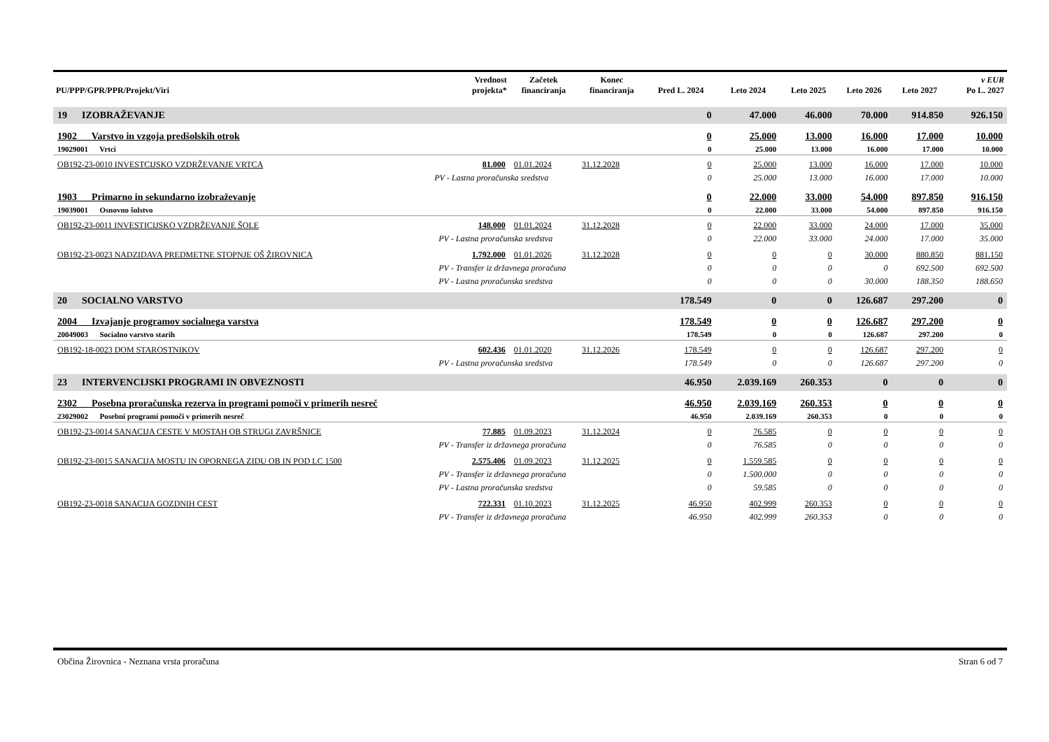| PU/PPP/GPR/PPR/Projekt/Viri | | Vrednost projekta* | Začetek financiranja | Konec financiranja | Pred L. 2024 | Leto 2024 | Leto 2025 | Leto 2026 | Leto 2027 | v EUR Po L. 2027 |
| --- | --- | --- | --- | --- | --- | --- | --- | --- | --- | --- |
| 19 IZOBRAŽEVANJE | | | | | 0 | 47.000 | 46.000 | 70.000 | 914.850 | 926.150 |
| 1902 Varstvo in vzgoja predšolskih otrok | | | | | 0 | 25.000 | 13.000 | 16.000 | 17.000 | 10.000 |
| 19029001 Vrtci | | | | | 0 | 25.000 | 13.000 | 16.000 | 17.000 | 10.000 |
| OB192-23-0010 INVESTCIJSKO VZDRŽEVANJE VRTCA | | 81.000 | 01.01.2024 | 31.12.2028 | 0 | 25.000 | 13.000 | 16.000 | 17.000 | 10.000 |
| | PV - Lastna proračunska sredstva | | | | 0 | 25.000 | 13.000 | 16.000 | 17.000 | 10.000 |
| 1903 Primarno in sekundarno izobraževanje | | | | | 0 | 22.000 | 33.000 | 54.000 | 897.850 | 916.150 |
| 19039001 Osnovno šolstvo | | | | | 0 | 22.000 | 33.000 | 54.000 | 897.850 | 916.150 |
| OB192-23-0011 INVESTICIJSKO VZDRŽEVANJE ŠOLE | | 148.000 | 01.01.2024 | 31.12.2028 | 0 | 22.000 | 33.000 | 24.000 | 17.000 | 35.000 |
| | PV - Lastna proračunska sredstva | | | | 0 | 22.000 | 33.000 | 24.000 | 17.000 | 35.000 |
| OB192-23-0023 NADZIDAVA PREDMETNE STOPNJE OŠ ŽIROVNICA | | 1.792.000 | 01.01.2026 | 31.12.2028 | 0 | 0 | 0 | 30.000 | 880.850 | 881.150 |
| | PV - Transfer iz državnega proračuna | | | | 0 | 0 | 0 | 0 | 692.500 | 692.500 |
| | PV - Lastna proračunska sredstva | | | | 0 | 0 | 0 | 30.000 | 188.350 | 188.650 |
| 20 SOCIALNO VARSTVO | | | | | 178.549 | 0 | 0 | 126.687 | 297.200 | 0 |
| 2004 Izvajanje programov socialnega varstva | | | | | 178.549 | 0 | 0 | 126.687 | 297.200 | 0 |
| 20049003 Socialno varstvo starih | | | | | 178.549 | 0 | 0 | 126.687 | 297.200 | 0 |
| OB192-18-0023 DOM STAROSTNIKOV | | 602.436 | 01.01.2020 | 31.12.2026 | 178.549 | 0 | 0 | 126.687 | 297.200 | 0 |
| | PV - Lastna proračunska sredstva | | | | 178.549 | 0 | 0 | 126.687 | 297.200 | 0 |
| 23 INTERVENCIJSKI PROGRAMI IN OBVEZNOSTI | | | | | 46.950 | 2.039.169 | 260.353 | 0 | 0 | 0 |
| 2302 Posebna proračunska rezerva in programi pomoči v primerih nesreč | | | | | 46.950 | 2.039.169 | 260.353 | 0 | 0 | 0 |
| 23029002 Posebni programi pomoči v primerih nesreč | | | | | 46.950 | 2.039.169 | 260.353 | 0 | 0 | 0 |
| OB192-23-0014 SANACIJA CESTE V MOSTAH OB STRUGI ZAVRŠNICE | | 77.885 | 01.09.2023 | 31.12.2024 | 0 | 76.585 | 0 | 0 | 0 | 0 |
| | PV - Transfer iz državnega proračuna | | | | 0 | 76.585 | 0 | 0 | 0 | 0 |
| OB192-23-0015 SANACIJA MOSTU IN OPORNEGA ZIDU OB IN POD LC 1500 | | 2.575.406 | 01.09.2023 | 31.12.2025 | 0 | 1.559.585 | 0 | 0 | 0 | 0 |
| | PV - Transfer iz državnega proračuna | | | | 0 | 1.500.000 | 0 | 0 | 0 | 0 |
| | PV - Lastna proračunska sredstva | | | | 0 | 59.585 | 0 | 0 | 0 | 0 |
| OB192-23-0018 SANACIJA GOZDNIH CEST | | 722.331 | 01.10.2023 | 31.12.2025 | 46.950 | 402.999 | 260.353 | 0 | 0 | 0 |
| | PV - Transfer iz državnega proračuna | | | | 46.950 | 402.999 | 260.353 | 0 | 0 | 0 |
Občina Žirovnica - Neznana vrsta proračuna Stran 6 od 7